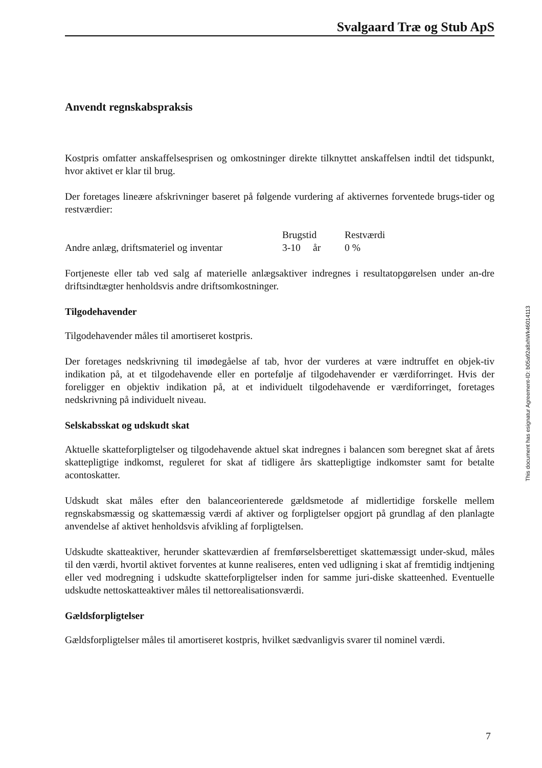Svalgaard Træ og Stub ApS
Anvendt regnskabspraksis
Kostpris omfatter anskaffelsesprisen og omkostninger direkte tilknyttet anskaffelsen indtil det tidspunkt, hvor aktivet er klar til brug.
Der foretages lineære afskrivninger baseret på følgende vurdering af aktivernes forventede brugs-tider og restværdier:
| | Brugstid | | Restværdi |
| --- | --- | --- | --- |
| Andre anlæg, driftsmateriel og inventar | 3-10 | år | 0 % |
Fortjeneste eller tab ved salg af materielle anlægsaktiver indregnes i resultatopgørelsen under an-dre driftsindtægter henholdsvis andre driftsomkostninger.
Tilgodehavender
Tilgodehavender måles til amortiseret kostpris.
Der foretages nedskrivning til imødegåelse af tab, hvor der vurderes at være indtruffet en objek-tiv indikation på, at et tilgodehavende eller en portefølje af tilgodehavender er værdiforringet. Hvis der foreligger en objektiv indikation på, at et individuelt tilgodehavende er værdiforringet, foretages nedskrivning på individuelt niveau.
Selskabsskat og udskudt skat
Aktuelle skatteforpligtelser og tilgodehavende aktuel skat indregnes i balancen som beregnet skat af årets skattepligtige indkomst, reguleret for skat af tidligere års skattepligtige indkomster samt for betalte acontoskatter.
Udskudt skat måles efter den balanceorienterede gældsmetode af midlertidige forskelle mellem regnskabsmæssig og skattemæssig værdi af aktiver og forpligtelser opgjort på grundlag af den planlagte anvendelse af aktivet henholdsvis afvikling af forpligtelsen.
Udskudte skatteaktiver, herunder skatteværdien af fremførselsberettiget skattemæssigt under-skud, måles til den værdi, hvortil aktivet forventes at kunne realiseres, enten ved udligning i skat af fremtidig indtjening eller ved modregning i udskudte skatteforpligtelser inden for samme juri-diske skatteenhed. Eventuelle udskudte nettoskatteaktiver måles til nettorealisationsværdi.
Gældsforpligtelser
Gældsforpligtelser måles til amortiseret kostpris, hvilket sædvanligvis svarer til nominel værdi.
This document has esignatur Agreement-ID: b05a92a8xhWk46014113
7